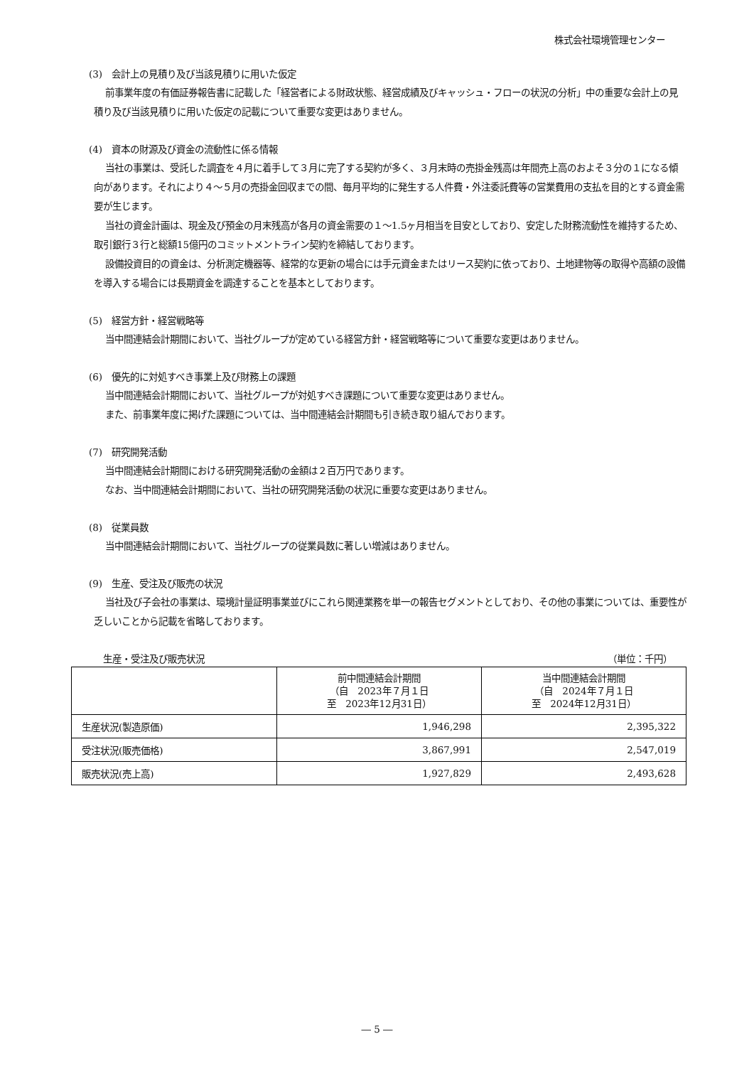株式会社環境管理センター
(3)　会計上の見積り及び当該見積りに用いた仮定
前事業年度の有価証券報告書に記載した「経営者による財政状態、経営成績及びキャッシュ・フローの状況の分析」中の重要な会計上の見積り及び当該見積りに用いた仮定の記載について重要な変更はありません。
(4)　資本の財源及び資金の流動性に係る情報
当社の事業は、受託した調査を４月に着手して３月に完了する契約が多く、３月末時の売掛金残高は年間売上高のおよそ３分の１になる傾向があります。それにより４～５月の売掛金回収までの間、毎月平均的に発生する人件費・外注委託費等の営業費用の支払を目的とする資金需要が生じます。
当社の資金計画は、現金及び預金の月末残高が各月の資金需要の１～1.5ヶ月相当を目安としており、安定した財務流動性を維持するため、取引銀行３行と総額15億円のコミットメントライン契約を締結しております。
設備投資目的の資金は、分析測定機器等、経常的な更新の場合には手元資金またはリース契約に依っており、土地建物等の取得や高額の設備を導入する場合には長期資金を調達することを基本としております。
(5)　経営方針・経営戦略等
当中間連結会計期間において、当社グループが定めている経営方針・経営戦略等について重要な変更はありません。
(6)　優先的に対処すべき事業上及び財務上の課題
当中間連結会計期間において、当社グループが対処すべき課題について重要な変更はありません。
また、前事業年度に掲げた課題については、当中間連結会計期間も引き続き取り組んでおります。
(7)　研究開発活動
当中間連結会計期間における研究開発活動の金額は２百万円であります。
なお、当中間連結会計期間において、当社の研究開発活動の状況に重要な変更はありません。
(8)　従業員数
当中間連結会計期間において、当社グループの従業員数に著しい増減はありません。
(9)　生産、受注及び販売の状況
当社及び子会社の事業は、環境計量証明事業並びにこれら関連業務を単一の報告セグメントとしており、その他の事業については、重要性が乏しいことから記載を省略しております。
生産・受注及び販売状況 （単位：千円）
| | 前中間連結会計期間 （自 2023年７月１日 至 2023年12月31日） | 当中間連結会計期間 （自 2024年７月１日 至 2024年12月31日） |
| --- | --- | --- |
| 生産状況(製造原価) | 1,946,298 | 2,395,322 |
| 受注状況(販売価格) | 3,867,991 | 2,547,019 |
| 販売状況(売上高) | 1,927,829 | 2,493,628 |
― 5 ―